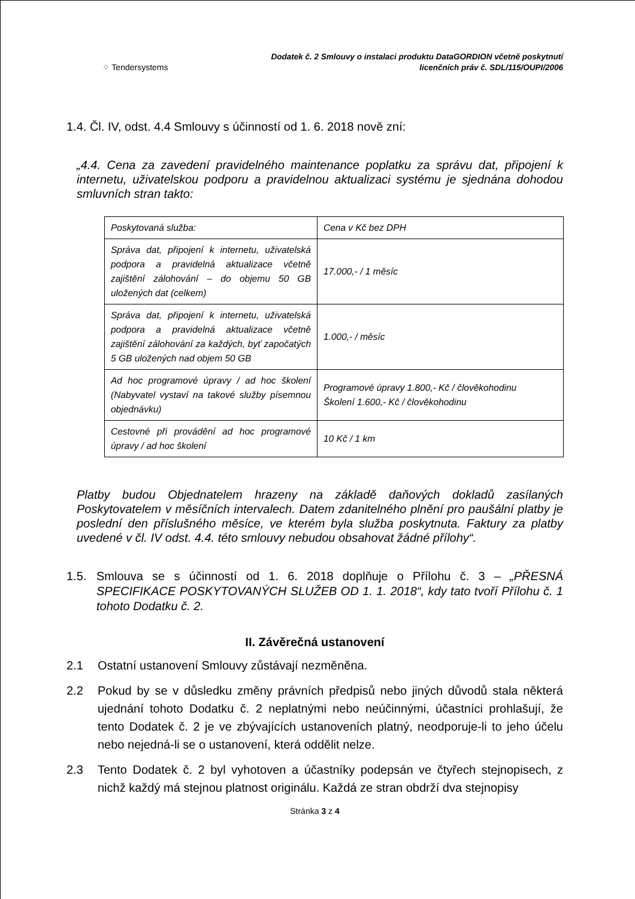⁘ Tendersystems
Dodatek č. 2 Smlouvy o instalaci produktu DataGORDION včetně poskytnutí licenčních práv č. SDL/115/OUPI/2006
1.4. Čl. IV, odst. 4.4 Smlouvy s účinností od 1. 6. 2018 nově zní:
„4.4. Cena za zavedení pravidelného maintenance poplatku za správu dat, připojení k internetu, uživatelskou podporu a pravidelnou aktualizaci systému je sjednána dohodou smluvních stran takto:
| Poskytovaná služba: | Cena v Kč bez DPH |
| Správa dat, připojení k internetu, uživatelská podpora a pravidelná aktualizace včetně zajištění zálohování – do objemu 50 GB uložených dat (celkem) | 17.000,- / 1 měsíc |
| Správa dat, připojení k internetu, uživatelská podpora a pravidelná aktualizace včetně zajištění zálohování za každých, byť započatých 5 GB uložených nad objem 50 GB | 1.000,- / měsíc |
| Ad hoc programové úpravy / ad hoc školení (Nabyvatel vystaví na takové služby písemnou objednávku) | Programové úpravy 1.800,- Kč / člověkohodinu Školení 1.600,- Kč / člověkohodinu |
| Cestovné při provádění ad hoc programové úpravy / ad hoc školení | 10 Kč / 1 km |
Platby budou Objednatelem hrazeny na základě daňových dokladů zasílaných Poskytovatelem v měsíčních intervalech. Datem zdanitelného plnění pro paušální platby je poslední den příslušného měsíce, ve kterém byla služba poskytnuta. Faktury za platby uvedené v čl. IV odst. 4.4. této smlouvy nebudou obsahovat žádné přílohy“.
1.5. Smlouva se s účinností od 1. 6. 2018 doplňuje o Přílohu č. 3 – „PŘESNÁ SPECIFIKACE POSKYTOVANÝCH SLUŽEB OD 1. 1. 2018“, kdy tato tvoří Přílohu č. 1 tohoto Dodatku č. 2.
II. Závěrečná ustanovení
2.1 Ostatní ustanovení Smlouvy zůstávají nezměněna.
2.2 Pokud by se v důsledku změny právních předpisů nebo jiných důvodů stala některá ujednání tohoto Dodatku č. 2 neplatnými nebo neúčinnými, účastníci prohlašují, že tento Dodatek č. 2 je ve zbývajících ustanoveních platný, neodporuje-li to jeho účelu nebo nejedná-li se o ustanovení, která oddělit nelze.
2.3 Tento Dodatek č. 2 byl vyhotoven a účastníky podepsán ve čtyřech stejnopisech, z nichž každý má stejnou platnost originálu. Každá ze stran obdrží dva stejnopisy
Stránka 3 z 4